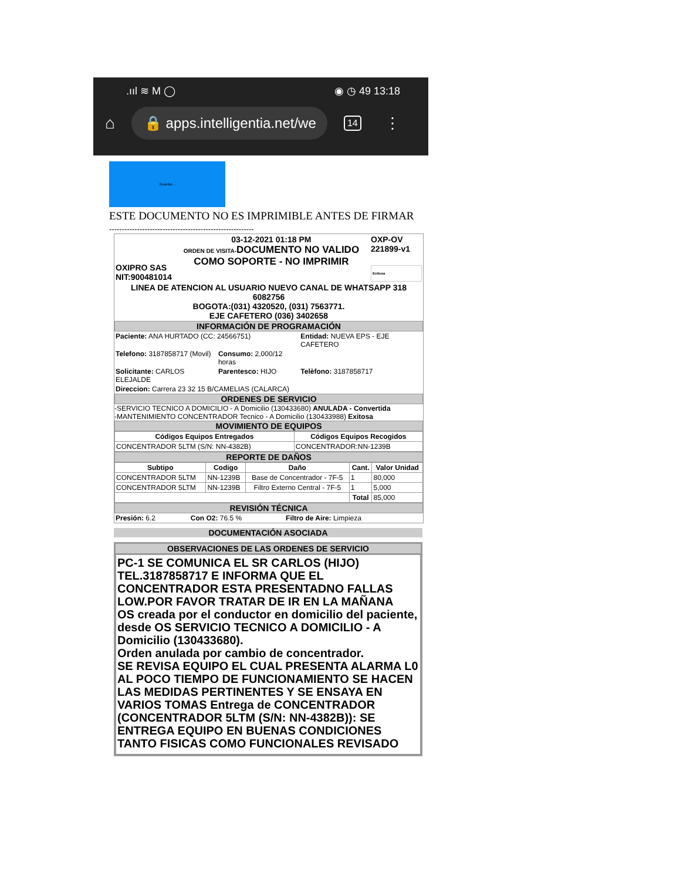.ııl ≋ M ◯ ◉ ◷ 49 13:18
⌂
🔒 apps.intelligentia.net/we
14 ⋮
Guardar...
ESTE DOCUMENTO NO ES IMPRIMIBLE ANTES DE FIRMAR
---------------------------------------------------------
| OXIPRO SAS NIT:900481014 | 03-12-2021 01:18 PM ORDEN DE VISITA- DOCUMENTO NO VALIDO COMO SOPORTE - NO IMPRIMIR | OXP-OV 221899-v1 Exitosa |
| LINEA DE ATENCION AL USUARIO NUEVO CANAL DE WHATSAPP 318 6082756 BOGOTA:(031) 4320520, (031) 7563771. EJE CAFETERO (036) 3402658 | | |
INFORMACIÓN DE PROGRAMACIÓN
| Paciente: ANA HURTADO (CC: 24566751) | | Entidad: NUEVA EPS - EJE CAFETERO |
| Telefono: 3187858717 (Movil) | Consumo: 2,000/12 horas | |
| Solicitante: CARLOS ELEJALDE | Parentesco: HIJO | Telèfono: 3187858717 |
| Direccion: Carrera 23 32 15 B/CAMELIAS (CALARCA) | | |
ORDENES DE SERVICIO
-SERVICIO TECNICO A DOMICILIO - A Domicilio (130433680) ANULADA - Convertida
-MANTENIMIENTO CONCENTRADOR Tecnico - A Domicilio (130433988) Exitosa
MOVIMIENTO DE EQUIPOS
| Códigos Equipos Entregados | Códigos Equipos Recogidos |
| --- | --- |
| CONCENTRADOR 5LTM (S/N: NN-4382B) | CONCENTRADOR:NN-1239B |
REPORTE DE DAÑOS
| Subtipo | Codigo | Daño | Cant. | Valor Unidad |
| --- | --- | --- | --- | --- |
| CONCENTRADOR 5LTM | NN-1239B | Base de Concentrador - 7F-5 | 1 | 80,000 |
| CONCENTRADOR 5LTM | NN-1239B | Filtro Externo Central - 7F-5 | 1 | 5,000 |
| | | | Total | 85,000 |
REVISIÓN TÉCNICA
| Presión: 6.2 | Con O2: 76.5 % | Filtro de Aire: Limpieza |
DOCUMENTACIÓN ASOCIADA
OBSERVACIONES DE LAS ORDENES DE SERVICIO
PC-1 SE COMUNICA EL SR CARLOS (HIJO) TEL.3187858717 E INFORMA QUE EL CONCENTRADOR ESTA PRESENTADNO FALLAS LOW.POR FAVOR TRATAR DE IR EN LA MAÑANA
OS creada por el conductor en domicilio del paciente, desde OS SERVICIO TECNICO A DOMICILIO - A Domicilio (130433680).
Orden anulada por cambio de concentrador.
SE REVISA EQUIPO EL CUAL PRESENTA ALARMA L0 AL POCO TIEMPO DE FUNCIONAMIENTO SE HACEN LAS MEDIDAS PERTINENTES Y SE ENSAYA EN VARIOS TOMAS Entrega de CONCENTRADOR (CONCENTRADOR 5LTM (S/N: NN-4382B)): SE ENTREGA EQUIPO EN BUENAS CONDICIONES TANTO FISICAS COMO FUNCIONALES REVISADO